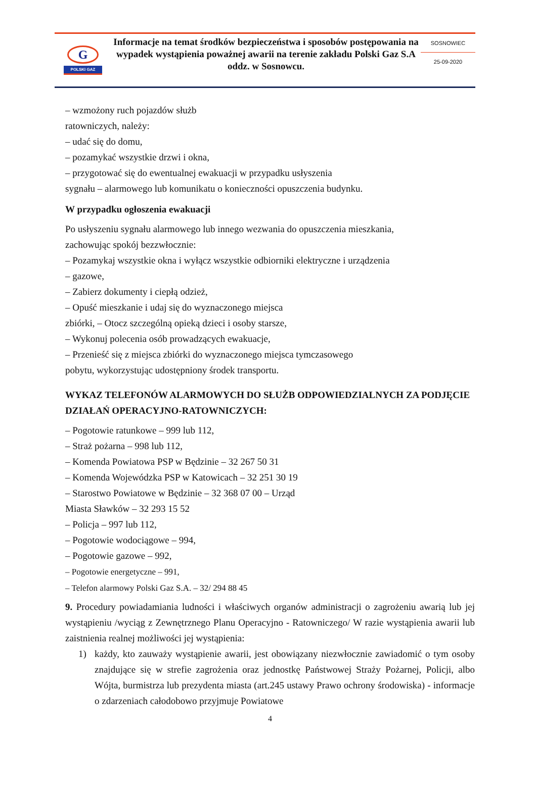G
POLSKI GAZ
Informacje na temat środków bezpieczeństwa i sposobów postępowania na wypadek wystąpienia poważnej awarii na terenie zakładu Polski Gaz S.A oddz. w Sosnowcu.
SOSNOWIEC
25-09-2020
– wzmożony ruch pojazdów służb
ratowniczych, należy:
– udać się do domu,
– pozamykać wszystkie drzwi i okna,
– przygotować się do ewentualnej ewakuacji w przypadku usłyszenia
sygnału – alarmowego lub komunikatu o konieczności opuszczenia budynku.
W przypadku ogłoszenia ewakuacji
Po usłyszeniu sygnału alarmowego lub innego wezwania do opuszczenia mieszkania,
zachowując spokój bezzwłocznie:
– Pozamykaj wszystkie okna i wyłącz wszystkie odbiorniki elektryczne i urządzenia
– gazowe,
– Zabierz dokumenty i ciepłą odzież,
– Opuść mieszkanie i udaj się do wyznaczonego miejsca
zbiórki, – Otocz szczególną opieką dzieci i osoby starsze,
– Wykonuj polecenia osób prowadzących ewakuacje,
– Przenieść się z miejsca zbiórki do wyznaczonego miejsca tymczasowego
pobytu, wykorzystując udostępniony środek transportu.
WYKAZ TELEFONÓW ALARMOWYCH DO SŁUŻB ODPOWIEDZIALNYCH ZA PODJĘCIE DZIAŁAŃ OPERACYJNO-RATOWNICZYCH:
– Pogotowie ratunkowe – 999 lub 112,
– Straż pożarna – 998 lub 112,
– Komenda Powiatowa PSP w Będzinie – 32 267 50 31
– Komenda Wojewódzka PSP w Katowicach – 32 251 30 19
– Starostwo Powiatowe w Będzinie – 32 368 07 00 – Urząd
Miasta Sławków – 32 293 15 52
– Policja – 997 lub 112,
– Pogotowie wodociągowe – 994,
– Pogotowie gazowe – 992,
– Pogotowie energetyczne – 991,
– Telefon alarmowy Polski Gaz S.A. – 32/ 294 88 45
9. Procedury powiadamiania ludności i właściwych organów administracji o zagrożeniu awarią lub jej wystąpieniu /wyciąg z Zewnętrznego Planu Operacyjno - Ratowniczego/ W razie wystąpienia awarii lub zaistnienia realnej możliwości jej wystąpienia:
1) każdy, kto zauważy wystąpienie awarii, jest obowiązany niezwłocznie zawiadomić o tym osoby znajdujące się w strefie zagrożenia oraz jednostkę Państwowej Straży Pożarnej, Policji, albo Wójta, burmistrza lub prezydenta miasta (art.245 ustawy Prawo ochrony środowiska) - informacje o zdarzeniach całodobowo przyjmuje Powiatowe
4